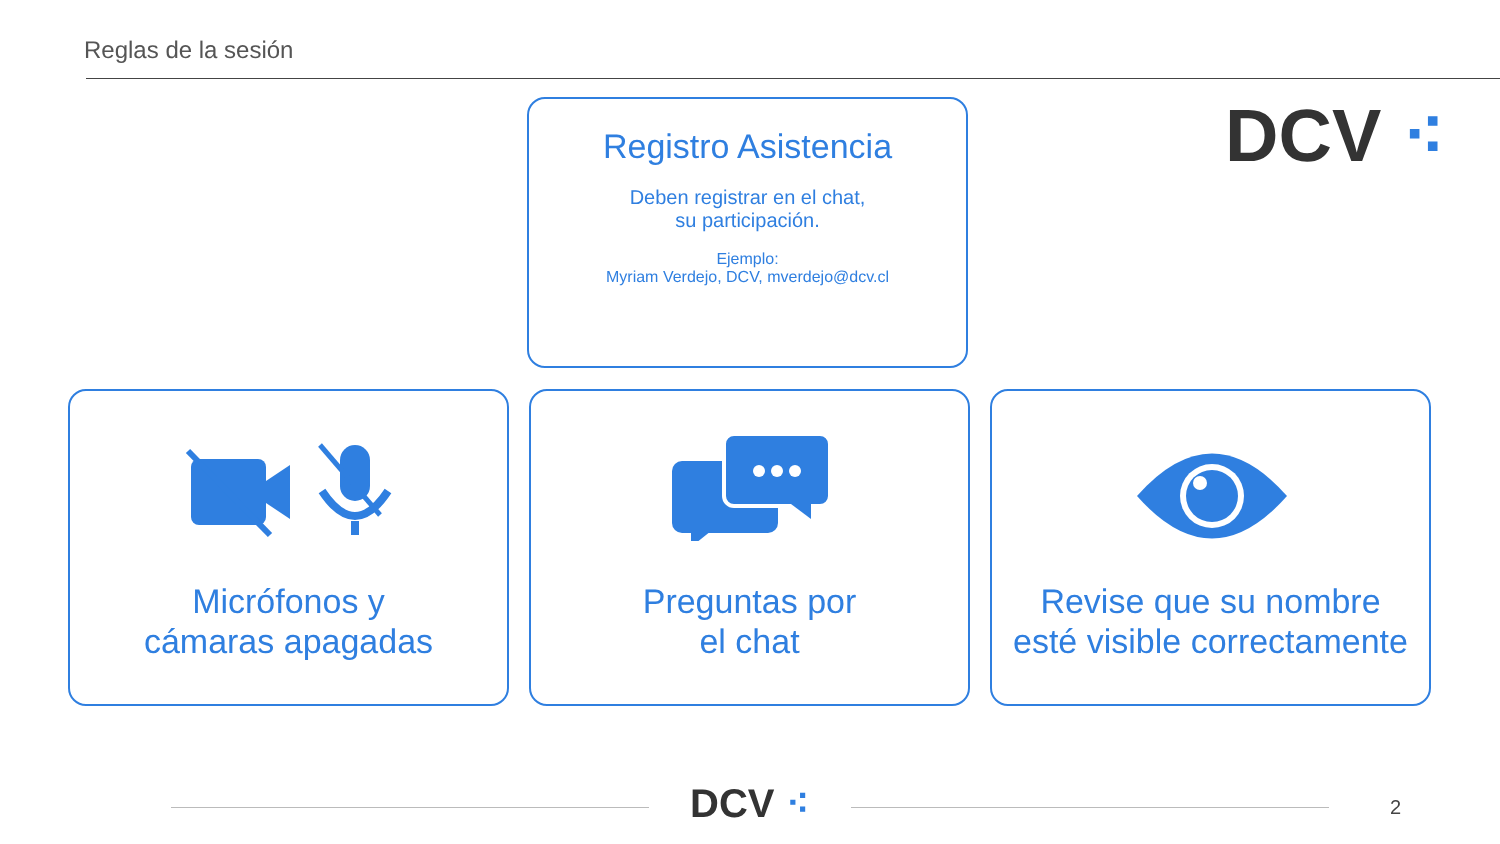Reglas de la sesión
DCV ⁖
Registro Asistencia
Deben registrar en el chat,
su participación.
Ejemplo:
Myriam Verdejo, DCV, mverdejo@dcv.cl
Micrófonos y
cámaras apagadas
Preguntas por
el chat
Revise que su nombre
esté visible correctamente
DCV ⁖ 2